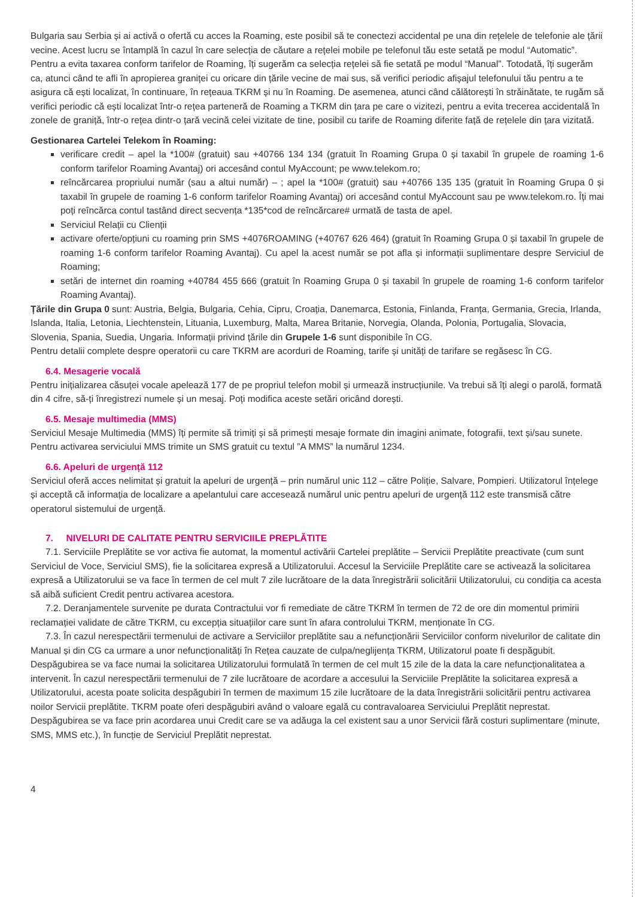Bulgaria sau Serbia și ai activă o ofertă cu acces la Roaming, este posibil să te conectezi accidental pe una din rețelele de telefonie ale țării vecine. Acest lucru se întamplă în cazul în care selecția de căutare a rețelei mobile pe telefonul tău este setată pe modul “Automatic”. Pentru a evita taxarea conform tarifelor de Roaming, îți sugerăm ca selecția rețelei să fie setată pe modul “Manual”. Totodată, îți sugerăm ca, atunci când te afli în apropierea graniței cu oricare din țările vecine de mai sus, să verifici periodic afișajul telefonului tău pentru a te asigura că ești localizat, în continuare, în rețeaua TKRM și nu în Roaming. De asemenea, atunci când călătorești în străinătate, te rugăm să verifici periodic că ești localizat într-o rețea parteneră de Roaming a TKRM din țara pe care o vizitezi, pentru a evita trecerea accidentală în zonele de graniță, într-o rețea dintr-o țară vecină celei vizitate de tine, posibil cu tarife de Roaming diferite față de rețelele din țara vizitată.
Gestionarea Cartelei Telekom în Roaming:
verificare credit – apel la *100# (gratuit) sau +40766 134 134 (gratuit în Roaming Grupa 0 și taxabil în grupele de roaming 1-6 conform tarifelor Roaming Avantaj) ori accesând contul MyAccount; pe www.telekom.ro;
reîncărcarea propriului număr (sau a altui număr) – ; apel la *100# (gratuit) sau +40766 135 135 (gratuit în Roaming Grupa 0 și taxabil în grupele de roaming 1-6 conform tarifelor Roaming Avantaj) ori accesând contul MyAccount sau pe www.telekom.ro. Îți mai poți reîncărca contul tastând direct secvența *135*cod de reîncărcare# urmată de tasta de apel.
Serviciul Relații cu Clienții
activare oferte/opțiuni cu roaming prin SMS +4076ROAMING (+40767 626 464) (gratuit în Roaming Grupa 0 și taxabil în grupele de roaming 1-6 conform tarifelor Roaming Avantaj). Cu apel la acest număr se pot afla și informații suplimentare despre Serviciul de Roaming;
setări de internet din roaming +40784 455 666 (gratuit în Roaming Grupa 0 și taxabil în grupele de roaming 1-6 conform tarifelor Roaming Avantaj).
Țările din Grupa 0 sunt: Austria, Belgia, Bulgaria, Cehia, Cipru, Croația, Danemarca, Estonia, Finlanda, Franța, Germania, Grecia, Irlanda, Islanda, Italia, Letonia, Liechtenstein, Lituania, Luxemburg, Malta, Marea Britanie, Norvegia, Olanda, Polonia, Portugalia, Slovacia, Slovenia, Spania, Suedia, Ungaria. Informații privind țările din Grupele 1-6 sunt disponibile în CG.
Pentru detalii complete despre operatorii cu care TKRM are acorduri de Roaming, tarife și unități de tarifare se regăsesc în CG.
6.4. Mesagerie vocală
Pentru inițializarea căsuței vocale apelează 177 de pe propriul telefon mobil și urmează instrucțiunile. Va trebui să îți alegi o parolă, formată din 4 cifre, să-ți înregistrezi numele și un mesaj. Poți modifica aceste setări oricând dorești.
6.5. Mesaje multimedia (MMS)
Serviciul Mesaje Multimedia (MMS) îți permite să trimiți și să primești mesaje formate din imagini animate, fotografii, text și/sau sunete. Pentru activarea serviciului MMS trimite un SMS gratuit cu textul ”A MMS” la numărul 1234.
6.6. Apeluri de urgență 112
Serviciul oferă acces nelimitat și gratuit la apeluri de urgență – prin numărul unic 112 – către Poliție, Salvare, Pompieri. Utilizatorul înțelege și acceptă că informația de localizare a apelantului care accesează numărul unic pentru apeluri de urgență 112 este transmisă către operatorul sistemului de urgență.
7. NIVELURI DE CALITATE PENTRU SERVICIILE PREPLĂTITE
7.1. Serviciile Preplătite se vor activa fie automat, la momentul activării Cartelei preplătite – Servicii Preplătite preactivate (cum sunt Serviciul de Voce, Serviciul SMS), fie la solicitarea expresă a Utilizatorului. Accesul la Serviciile Preplătite care se activează la solicitarea expresă a Utilizatorului se va face în termen de cel mult 7 zile lucrătoare de la data înregistrării solicitării Utilizatorului, cu condiția ca acesta să aibă suficient Credit pentru activarea acestora.
7.2. Deranjamentele survenite pe durata Contractului vor fi remediate de către TKRM în termen de 72 de ore din momentul primirii reclamației validate de către TKRM, cu excepția situațiilor care sunt în afara controlului TKRM, menționate în CG.
7.3. În cazul nerespectării termenului de activare a Serviciilor preplătite sau a nefuncționării Serviciilor conform nivelurilor de calitate din Manual și din CG ca urmare a unor nefuncționalități în Rețea cauzate de culpa/neglijența TKRM, Utilizatorul poate fi despăgubit. Despăgubirea se va face numai la solicitarea Utilizatorului formulată în termen de cel mult 15 zile de la data la care nefuncționalitatea a intervenit. În cazul nerespectării termenului de 7 zile lucrătoare de acordare a accesului la Serviciile Preplătite la solicitarea expresă a Utilizatorului, acesta poate solicita despăgubiri în termen de maximum 15 zile lucrătoare de la data înregistrării solicitării pentru activarea noilor Servicii preplătite. TKRM poate oferi despăgubiri având o valoare egală cu contravaloarea Serviciului Preplătit neprestat. Despăgubirea se va face prin acordarea unui Credit care se va adăuga la cel existent sau a unor Servicii fără costuri suplimentare (minute, SMS, MMS etc.), în funcție de Serviciul Preplătit neprestat.
4